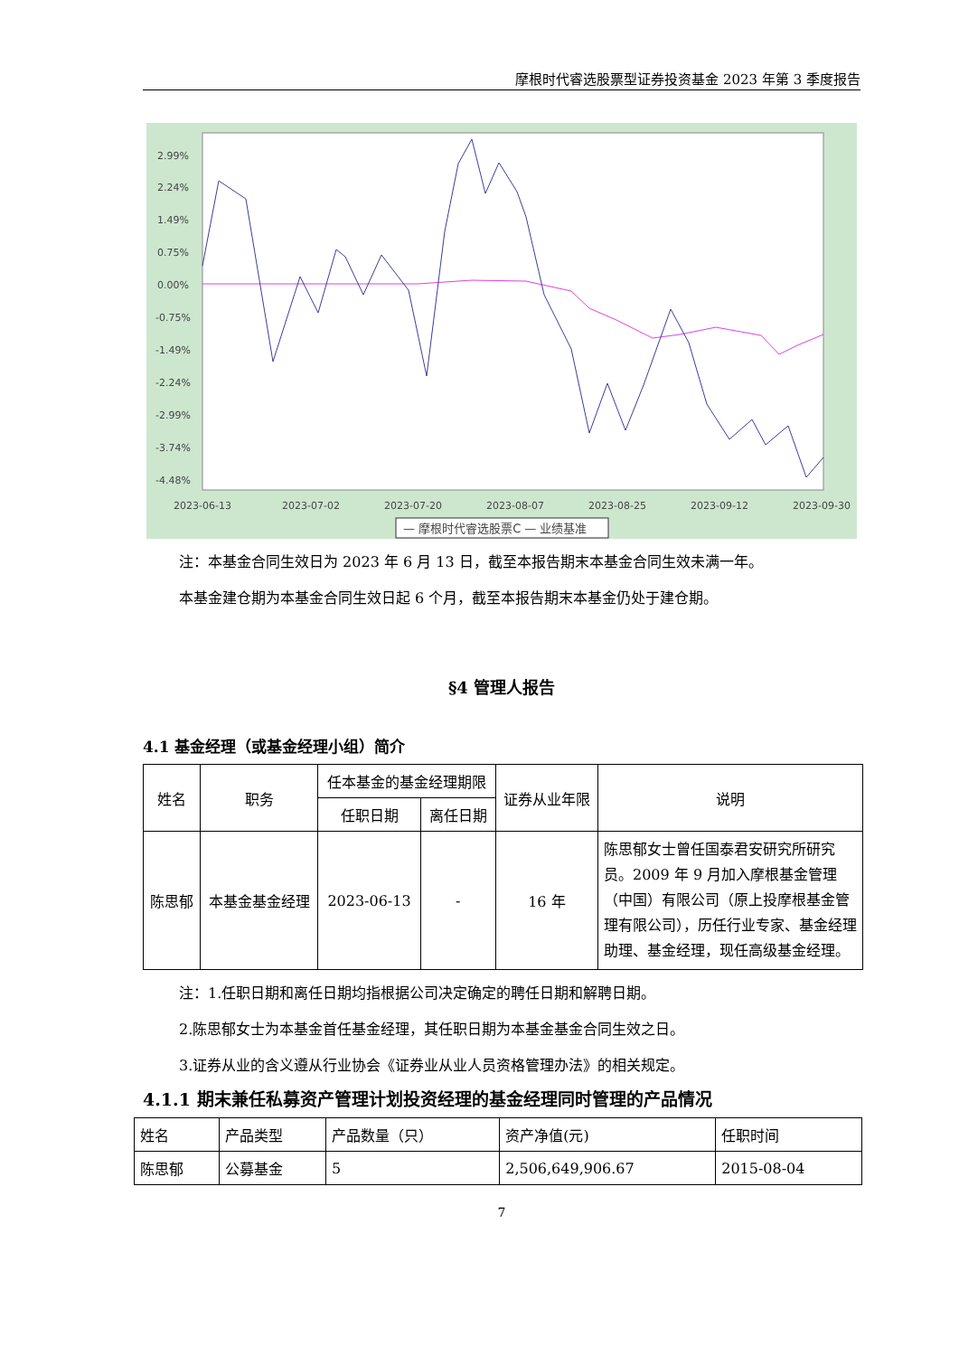摩根时代睿选股票型证券投资基金 2023 年第 3 季度报告
2.99%
2.24%
1.49%
0.75%
0.00%
-0.75%
-1.49%
-2.24%
-2.99%
-3.74%
-4.48%
2023-06-13
2023-07-02
2023-07-20
2023-08-07
2023-08-25
2023-09-12
2023-09-30
— 摩根时代睿选股票C — 业绩基准
注：本基金合同生效日为 2023 年 6 月 13 日，截至本报告期末本基金合同生效未满一年。
本基金建仓期为本基金合同生效日起 6 个月，截至本报告期末本基金仍处于建仓期。
§4 管理人报告
4.1 基金经理（或基金经理小组）简介
| 姓名 | 职务 | 任本基金的基金经理期限 | | 证券从业年限 | 说明 |
| --- | --- | --- | --- | --- | --- |
| | | 任职日期 | 离任日期 | | |
| 陈思郁 | 本基金基金经理 | 2023-06-13 | - | 16 年 | 陈思郁女士曾任国泰君安研究所研究员。2009 年 9 月加入摩根基金管理（中国）有限公司（原上投摩根基金管理有限公司），历任行业专家、基金经理助理、基金经理，现任高级基金经理。 |
注：1.任职日期和离任日期均指根据公司决定确定的聘任日期和解聘日期。
2.陈思郁女士为本基金首任基金经理，其任职日期为本基金基金合同生效之日。
3.证券从业的含义遵从行业协会《证券业从业人员资格管理办法》的相关规定。
4.1.1 期末兼任私募资产管理计划投资经理的基金经理同时管理的产品情况
| 姓名 | 产品类型 | 产品数量（只） | 资产净值(元) | 任职时间 |
| 陈思郁 | 公募基金 | 5 | 2,506,649,906.67 | 2015-08-04 |
7